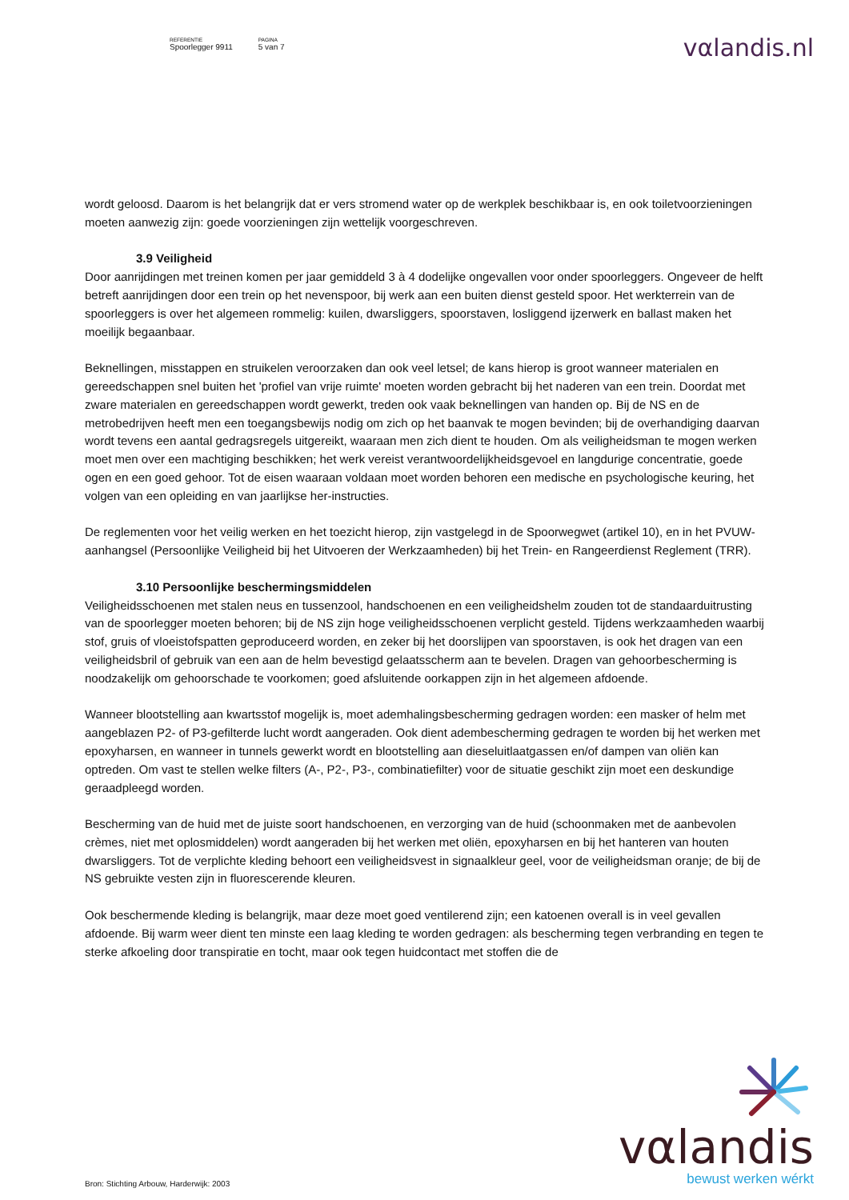REFERENTIE
Spoorlegger 9911
PAGINA
5 van 7
vαlandis.nl
wordt geloosd. Daarom is het belangrijk dat er vers stromend water op de werkplek beschikbaar is, en ook toiletvoorzieningen moeten aanwezig zijn: goede voorzieningen zijn wettelijk voorgeschreven.
3.9 Veiligheid
Door aanrijdingen met treinen komen per jaar gemiddeld 3 à 4 dodelijke ongevallen voor onder spoorleggers. Ongeveer de helft betreft aanrijdingen door een trein op het nevenspoor, bij werk aan een buiten dienst gesteld spoor. Het werkterrein van de spoorleggers is over het algemeen rommelig: kuilen, dwarsliggers, spoorstaven, losliggend ijzerwerk en ballast maken het moeilijk begaanbaar.
Beknellingen, misstappen en struikelen veroorzaken dan ook veel letsel; de kans hierop is groot wanneer materialen en gereedschappen snel buiten het 'profiel van vrije ruimte' moeten worden gebracht bij het naderen van een trein. Doordat met zware materialen en gereedschappen wordt gewerkt, treden ook vaak beknellingen van handen op. Bij de NS en de metrobedrijven heeft men een toegangsbewijs nodig om zich op het baanvak te mogen bevinden; bij de overhandiging daarvan wordt tevens een aantal gedragsregels uitgereikt, waaraan men zich dient te houden. Om als veiligheidsman te mogen werken moet men over een machtiging beschikken; het werk vereist verantwoordelijkheidsgevoel en langdurige concentratie, goede ogen en een goed gehoor. Tot de eisen waaraan voldaan moet worden behoren een medische en psychologische keuring, het volgen van een opleiding en van jaarlijkse her-instructies.
De reglementen voor het veilig werken en het toezicht hierop, zijn vastgelegd in de Spoorwegwet (artikel 10), en in het PVUW-aanhangsel (Persoonlijke Veiligheid bij het Uitvoeren der Werkzaamheden) bij het Trein- en Rangeerdienst Reglement (TRR).
3.10 Persoonlijke beschermingsmiddelen
Veiligheidsschoenen met stalen neus en tussenzool, handschoenen en een veiligheidshelm zouden tot de standaarduitrusting van de spoorlegger moeten behoren; bij de NS zijn hoge veiligheidsschoenen verplicht gesteld. Tijdens werkzaamheden waarbij stof, gruis of vloeistofspatten geproduceerd worden, en zeker bij het doorslijpen van spoorstaven, is ook het dragen van een veiligheidsbril of gebruik van een aan de helm bevestigd gelaatsscherm aan te bevelen. Dragen van gehoorbescherming is noodzakelijk om gehoorschade te voorkomen; goed afsluitende oorkappen zijn in het algemeen afdoende.
Wanneer blootstelling aan kwartsstof mogelijk is, moet ademhalingsbescherming gedragen worden: een masker of helm met aangeblazen P2- of P3-gefilterde lucht wordt aangeraden. Ook dient adembescherming gedragen te worden bij het werken met epoxyharsen, en wanneer in tunnels gewerkt wordt en blootstelling aan dieseluitlaatgassen en/of dampen van oliën kan optreden. Om vast te stellen welke filters (A-, P2-, P3-, combinatiefilter) voor de situatie geschikt zijn moet een deskundige geraadpleegd worden.
Bescherming van de huid met de juiste soort handschoenen, en verzorging van de huid (schoonmaken met de aanbevolen crèmes, niet met oplosmiddelen) wordt aangeraden bij het werken met oliën, epoxyharsen en bij het hanteren van houten dwarsliggers. Tot de verplichte kleding behoort een veiligheidsvest in signaalkleur geel, voor de veiligheidsman oranje; de bij de NS gebruikte vesten zijn in fluorescerende kleuren.
Ook beschermende kleding is belangrijk, maar deze moet goed ventilerend zijn; een katoenen overall is in veel gevallen afdoende. Bij warm weer dient ten minste een laag kleding te worden gedragen: als bescherming tegen verbranding en tegen te sterke afkoeling door transpiratie en tocht, maar ook tegen huidcontact met stoffen die de
vαlandis
bewust werken wérkt
Bron: Stichting Arbouw, Harderwijk: 2003